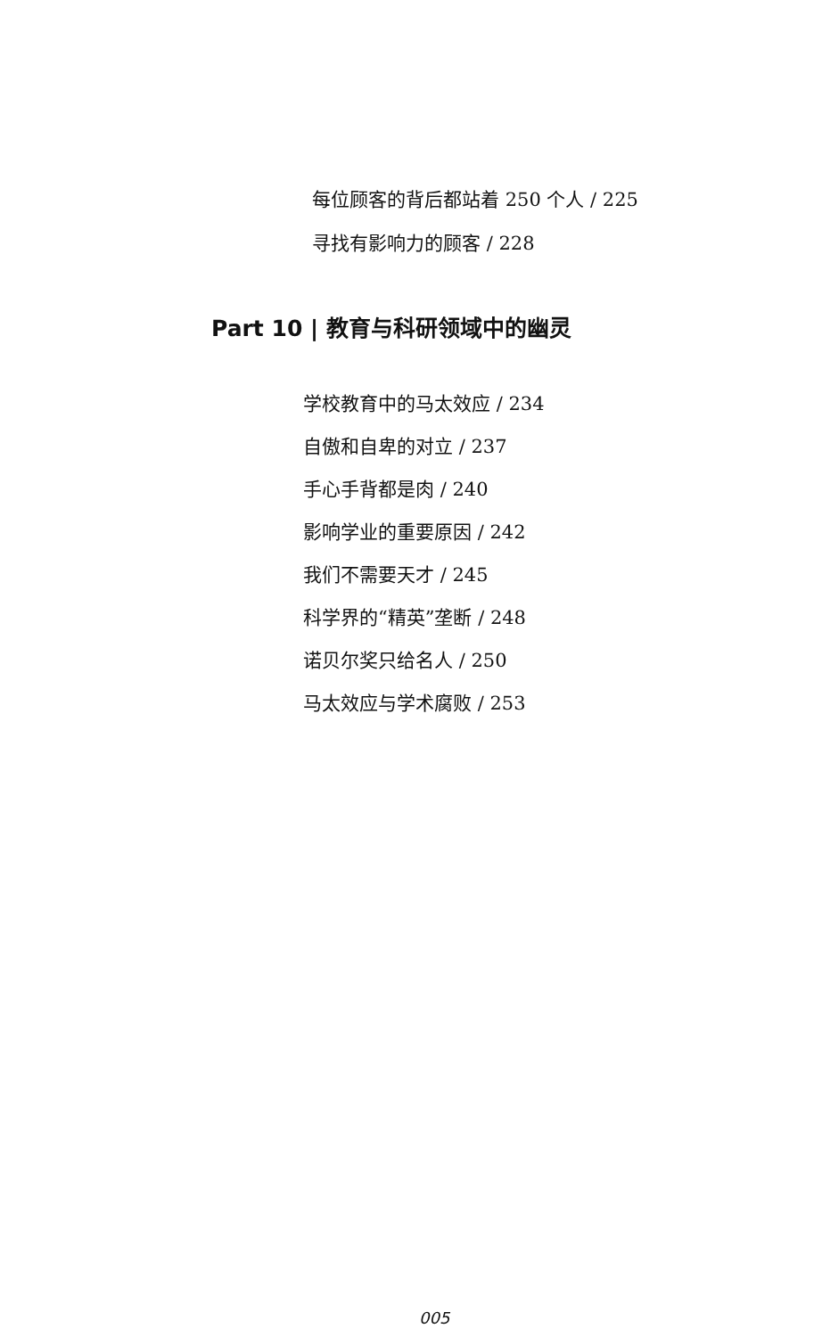每位顾客的背后都站着 250 个人 / 225
寻找有影响力的顾客 / 228
Part 10 | 教育与科研领域中的幽灵
学校教育中的马太效应 / 234
自傲和自卑的对立 / 237
手心手背都是肉 / 240
影响学业的重要原因 / 242
我们不需要天才 / 245
科学界的“精英”垄断 / 248
诺贝尔奖只给名人 / 250
马太效应与学术腐败 / 253
005